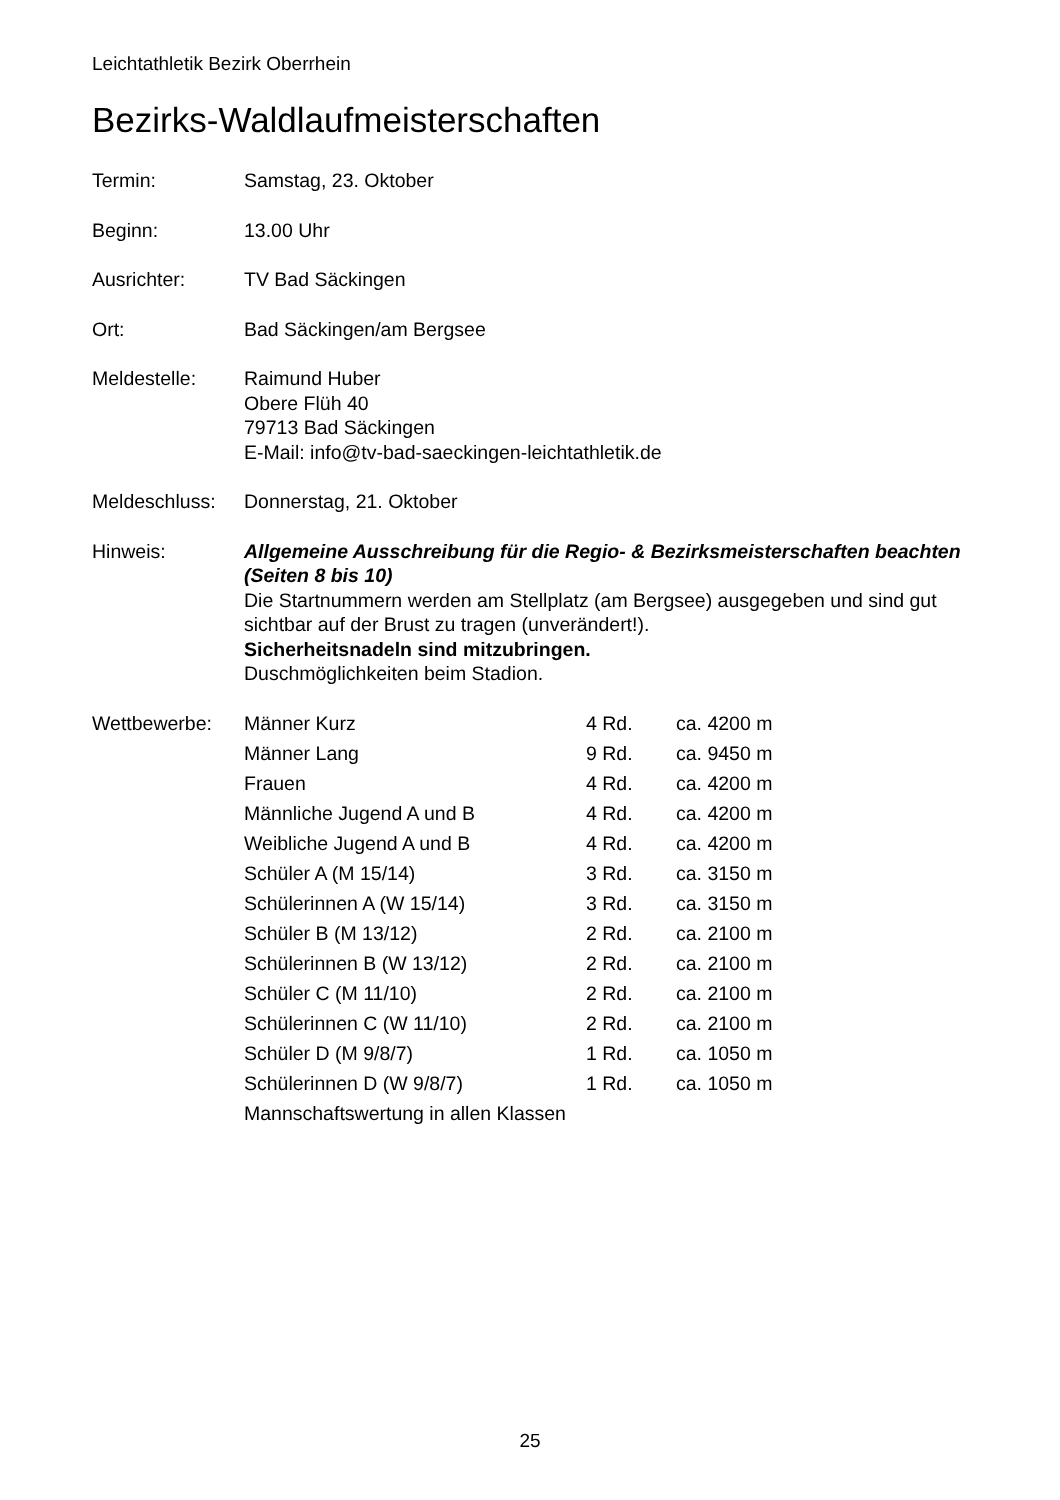Leichtathletik Bezirk Oberrhein
Bezirks-Waldlaufmeisterschaften
Termin: Samstag, 23. Oktober
Beginn: 13.00 Uhr
Ausrichter: TV Bad Säckingen
Ort: Bad Säckingen/am Bergsee
Meldestelle: Raimund Huber
Obere Flüh 40
79713 Bad Säckingen
E-Mail: info@tv-bad-saeckingen-leichtathletik.de
Meldeschluss:
Donnerstag, 21. Oktober
Hinweis: Allgemeine Ausschreibung für die Regio- & Bezirksmeisterschaften beachten (Seiten 8 bis 10)
Die Startnummern werden am Stellplatz (am Bergsee) ausgegeben und sind gut sichtbar auf der Brust zu tragen (unverändert!).
Sicherheitsnadeln sind mitzubringen.
Duschmöglichkeiten beim Stadion.
Wettbewerbe:
| Männer Kurz | 4 Rd. | ca. 4200 m |
| Männer Lang | 9 Rd. | ca. 9450 m |
| Frauen | 4 Rd. | ca. 4200 m |
| Männliche Jugend A und B | 4 Rd. | ca. 4200 m |
| Weibliche Jugend A und B | 4 Rd. | ca. 4200 m |
| Schüler A (M 15/14) | 3 Rd. | ca. 3150 m |
| Schülerinnen A (W 15/14) | 3 Rd. | ca. 3150 m |
| Schüler B (M 13/12) | 2 Rd. | ca. 2100 m |
| Schülerinnen B (W 13/12) | 2 Rd. | ca. 2100 m |
| Schüler C (M 11/10) | 2 Rd. | ca. 2100 m |
| Schülerinnen C (W 11/10) | 2 Rd. | ca. 2100 m |
| Schüler D (M 9/8/7) | 1 Rd. | ca. 1050 m |
| Schülerinnen D (W 9/8/7) | 1 Rd. | ca. 1050 m |
Mannschaftswertung in allen Klassen
25